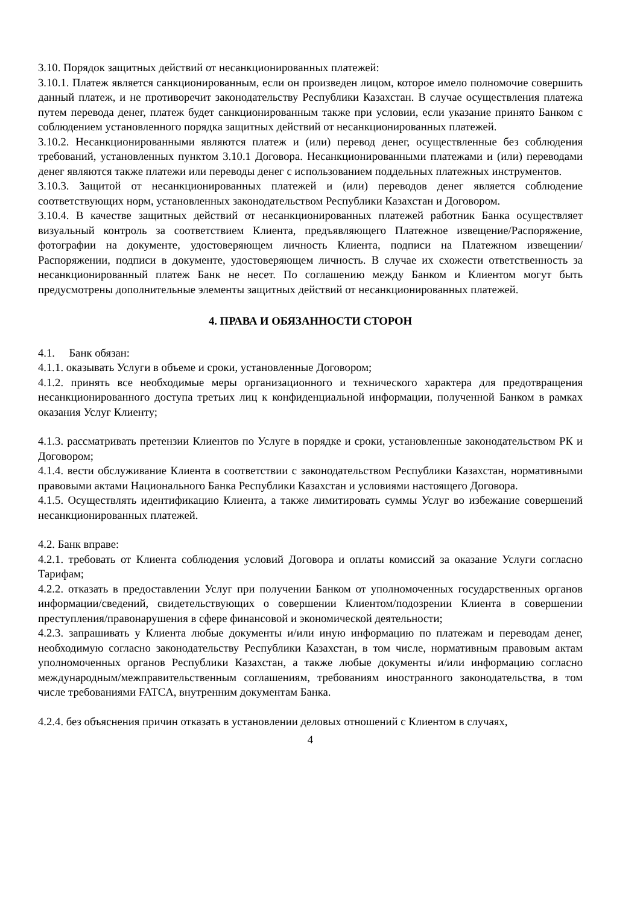3.10. Порядок защитных действий от несанкционированных платежей:
3.10.1. Платеж является санкционированным, если он произведен лицом, которое имело полномочие совершить данный платеж, и не противоречит законодательству Республики Казахстан. В случае осуществления платежа путем перевода денег, платеж будет санкционированным также при условии, если указание принято Банком с соблюдением установленного порядка защитных действий от несанкционированных платежей.
3.10.2. Несанкционированными являются платеж и (или) перевод денег, осуществленные без соблюдения требований, установленных пунктом 3.10.1 Договора. Несанкционированными платежами и (или) переводами денег являются также платежи или переводы денег с использованием поддельных платежных инструментов.
3.10.3. Защитой от несанкционированных платежей и (или) переводов денег является соблюдение соответствующих норм, установленных законодательством Республики Казахстан и Договором.
3.10.4. В качестве защитных действий от несанкционированных платежей работник Банка осуществляет визуальный контроль за соответствием Клиента, предъявляющего Платежное извещение/Распоряжение, фотографии на документе, удостоверяющем личность Клиента, подписи на Платежном извещении/Распоряжении, подписи в документе, удостоверяющем личность. В случае их схожести ответственность за несанкционированный платеж Банк не несет. По соглашению между Банком и Клиентом могут быть предусмотрены дополнительные элементы защитных действий от несанкционированных платежей.
4. ПРАВА И ОБЯЗАННОСТИ СТОРОН
4.1. Банк обязан:
4.1.1. оказывать Услуги в объеме и сроки, установленные Договором;
4.1.2. принять все необходимые меры организационного и технического характера для предотвращения несанкционированного доступа третьих лиц к конфиденциальной информации, полученной Банком в рамках оказания Услуг Клиенту;
4.1.3. рассматривать претензии Клиентов по Услуге в порядке и сроки, установленные законодательством РК и Договором;
4.1.4. вести обслуживание Клиента в соответствии с законодательством Республики Казахстан, нормативными правовыми актами Национального Банка Республики Казахстан и условиями настоящего Договора.
4.1.5. Осуществлять идентификацию Клиента, а также лимитировать суммы Услуг во избежание совершений несанкционированных платежей.
4.2. Банк вправе:
4.2.1. требовать от Клиента соблюдения условий Договора и оплаты комиссий за оказание Услуги согласно Тарифам;
4.2.2. отказать в предоставлении Услуг при получении Банком от уполномоченных государственных органов информации/сведений, свидетельствующих о совершении Клиентом/подозрении Клиента в совершении преступления/правонарушения в сфере финансовой и экономической деятельности;
4.2.3. запрашивать у Клиента любые документы и/или иную информацию по платежам и переводам денег, необходимую согласно законодательству Республики Казахстан, в том числе, нормативным правовым актам уполномоченных органов Республики Казахстан, а также любые документы и/или информацию согласно международным/межправительственным соглашениям, требованиям иностранного законодательства, в том числе требованиями FATCA, внутренним документам Банка.
4.2.4. без объяснения причин отказать в установлении деловых отношений с Клиентом в случаях,
4